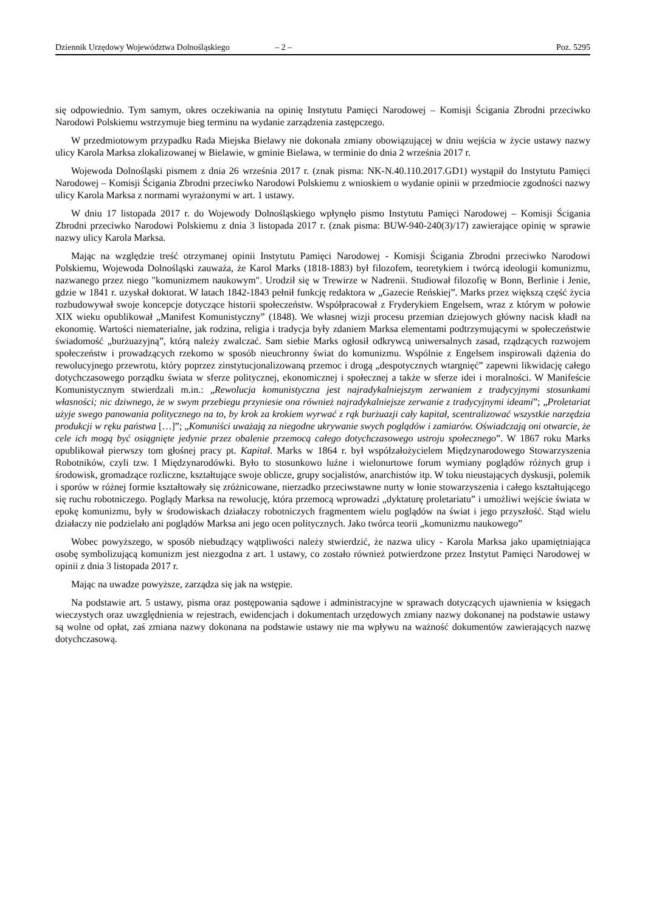Dziennik Urzędowy Województwa Dolnośląskiego – 2 – Poz. 5295
się odpowiednio. Tym samym, okres oczekiwania na opinię Instytutu Pamięci Narodowej – Komisji Ścigania Zbrodni przeciwko Narodowi Polskiemu wstrzymuje bieg terminu na wydanie zarządzenia zastępczego.
W przedmiotowym przypadku Rada Miejska Bielawy nie dokonała zmiany obowiązującej w dniu wejścia w życie ustawy nazwy ulicy Karola Marksa zlokalizowanej w Bielawie, w gminie Bielawa, w terminie do dnia 2 września 2017 r.
Wojewoda Dolnośląski pismem z dnia 26 września 2017 r. (znak pisma: NK-N.40.110.2017.GD1) wystąpił do Instytutu Pamięci Narodowej – Komisji Ścigania Zbrodni przeciwko Narodowi Polskiemu z wnioskiem o wydanie opinii w przedmiocie zgodności nazwy ulicy Karola Marksa z normami wyrażonymi w art. 1 ustawy.
W dniu 17 listopada 2017 r. do Wojewody Dolnośląskiego wpłynęło pismo Instytutu Pamięci Narodowej – Komisji Ścigania Zbrodni przeciwko Narodowi Polskiemu z dnia 3 listopada 2017 r. (znak pisma: BUW-940-240(3)/17) zawierające opinię w sprawie nazwy ulicy Karola Marksa.
Mając na względzie treść otrzymanej opinii Instytutu Pamięci Narodowej - Komisji Ścigania Zbrodni przeciwko Narodowi Polskiemu, Wojewoda Dolnośląski zauważa, że Karol Marks (1818-1883) był filozofem, teoretykiem i twórcą ideologii komunizmu, nazwanego przez niego "komunizmem naukowym". Urodził się w Trewirze w Nadrenii. Studiował filozofię w Bonn, Berlinie i Jenie, gdzie w 1841 r. uzyskał doktorat. W latach 1842-1843 pełnił funkcję redaktora w „Gazecie Reńskiej”. Marks przez większą część życia rozbudowywał swoje koncepcje dotyczące historii społeczeństw. Współpracował z Fryderykiem Engelsem, wraz z którym w połowie XIX wieku opublikował „Manifest Komunistyczny” (1848). We własnej wizji procesu przemian dziejowych główny nacisk kładł na ekonomię. Wartości niematerialne, jak rodzina, religia i tradycja były zdaniem Marksa elementami podtrzymującymi w społeczeństwie świadomość „burżuazyjną”, którą należy zwalczać. Sam siebie Marks ogłosił odkrywcą uniwersalnych zasad, rządzących rozwojem społeczeństw i prowadzących rzekomo w sposób nieuchronny świat do komunizmu. Wspólnie z Engelsem inspirowali dążenia do rewolucyjnego przewrotu, który poprzez zinstytucjonalizowaną przemoc i drogą „despotycznych wtargnięć” zapewni likwidację całego dotychczasowego porządku świata w sferze politycznej, ekonomicznej i społecznej a także w sferze idei i moralności. W Manifeście Komunistycznym stwierdzali m.in.: „Rewolucja komunistyczna jest najradykalniejszym zerwaniem z tradycyjnymi stosunkami własności; nic dziwnego, że w swym przebiegu przyniesie ona również najradykalniejsze zerwanie z tradycyjnymi ideami”; „Proletariat użyje swego panowania politycznego na to, by krok za krokiem wyrwać z rąk burżuazji cały kapitał, scentralizować wszystkie narzędzia produkcji w ręku państwa […]”; „Komuniści uważają za niegodne ukrywanie swych poglądów i zamiarów. Oświadczają oni otwarcie, że cele ich mogą być osiągnięte jedynie przez obalenie przemocą całego dotychczasowego ustroju społecznego”. W 1867 roku Marks opublikował pierwszy tom głośnej pracy pt. Kapitał. Marks w 1864 r. był współzałożycielem Międzynarodowego Stowarzyszenia Robotników, czyli tzw. I Międzynarodówki. Było to stosunkowo luźne i wielonurtowe forum wymiany poglądów różnych grup i środowisk, gromadzące rozliczne, kształtujące swoje oblicze, grupy socjalistów, anarchistów itp. W toku nieustających dyskusji, polemik i sporów w różnej formie kształtowały się zróżnicowane, nierzadko przeciwstawne nurty w łonie stowarzyszenia i całego kształtującego się ruchu robotniczego. Poglądy Marksa na rewolucję, która przemocą wprowadzi „dyktaturę proletariatu” i umożliwi wejście świata w epokę komunizmu, były w środowiskach działaczy robotniczych fragmentem wielu poglądów na świat i jego przyszłość. Stąd wielu działaczy nie podzielało ani poglądów Marksa ani jego ocen politycznych. Jako twórca teorii „komunizmu naukowego”
Wobec powyższego, w sposób niebudzący wątpliwości należy stwierdzić, że nazwa ulicy - Karola Marksa jako upamiętniająca osobę symbolizującą komunizm jest niezgodna z art. 1 ustawy, co zostało również potwierdzone przez Instytut Pamięci Narodowej w opinii z dnia 3 listopada 2017 r.
Mając na uwadze powyższe, zarządza się jak na wstępie.
Na podstawie art. 5 ustawy, pisma oraz postępowania sądowe i administracyjne w sprawach dotyczących ujawnienia w księgach wieczystych oraz uwzględnienia w rejestrach, ewidencjach i dokumentach urzędowych zmiany nazwy dokonanej na podstawie ustawy są wolne od opłat, zaś zmiana nazwy dokonana na podstawie ustawy nie ma wpływu na ważność dokumentów zawierających nazwę dotychczasową.